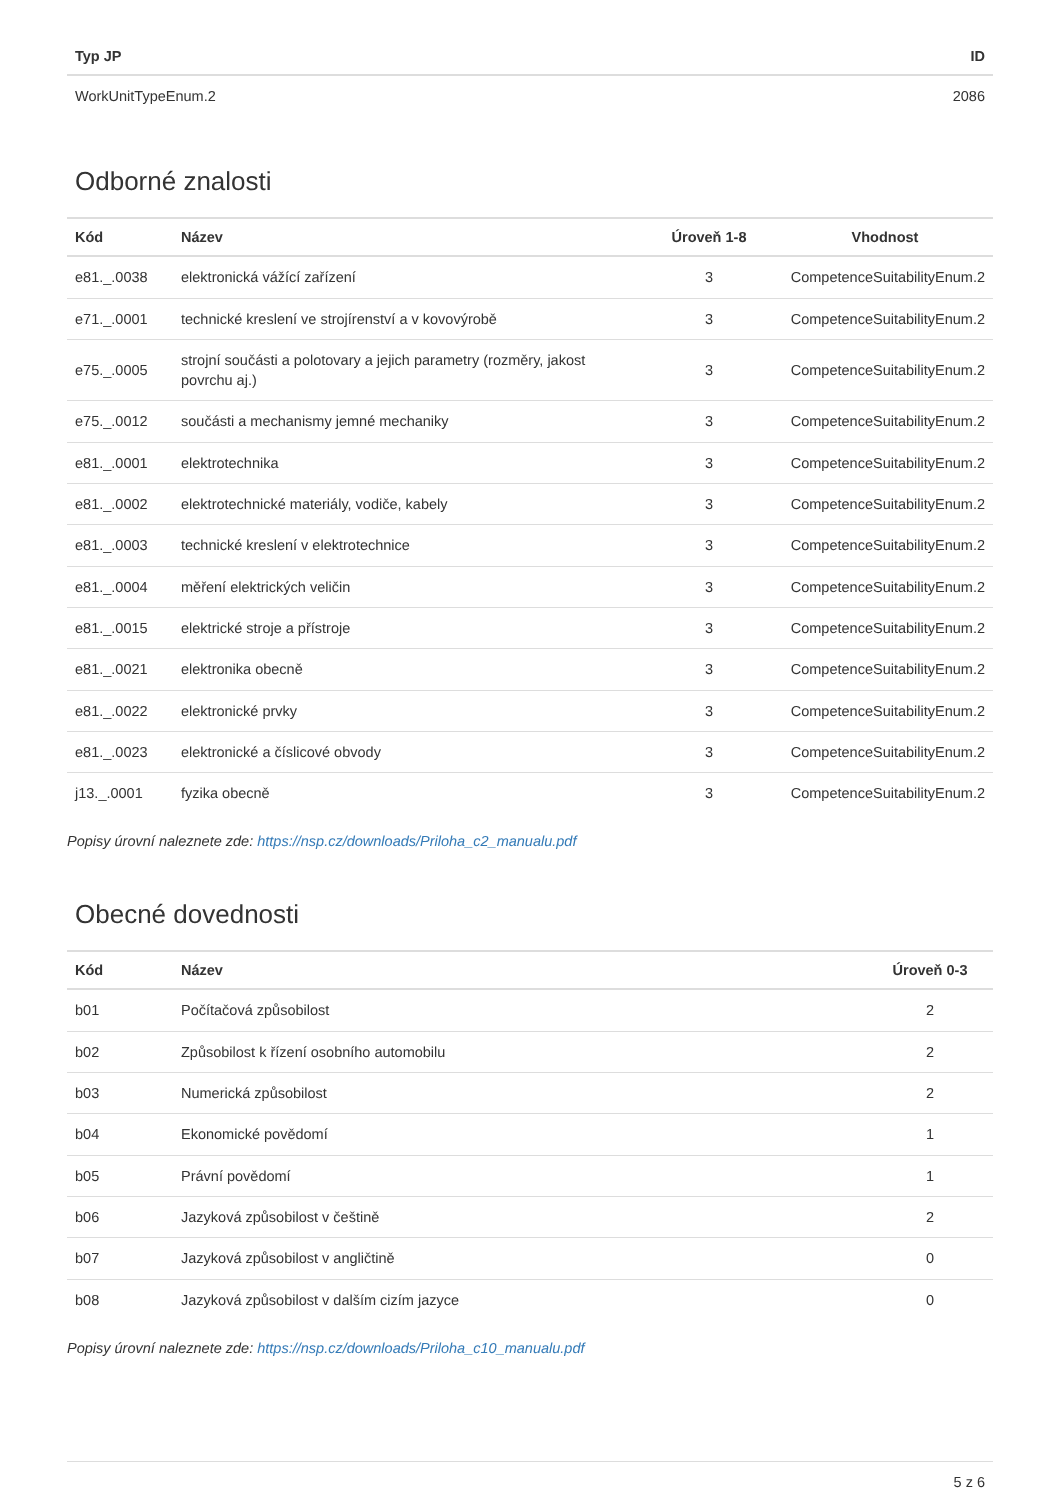| Typ JP | ID |
| --- | --- |
| WorkUnitTypeEnum.2 | 2086 |
Odborné znalosti
| Kód | Název | Úroveň 1-8 | Vhodnost |
| --- | --- | --- | --- |
| e81._.0038 | elektronická vážící zařízení | 3 | CompetenceSuitabilityEnum.2 |
| e71._.0001 | technické kreslení ve strojírenství a v kovovýrobě | 3 | CompetenceSuitabilityEnum.2 |
| e75._.0005 | strojní součásti a polotovary a jejich parametry (rozměry, jakost povrchu aj.) | 3 | CompetenceSuitabilityEnum.2 |
| e75._.0012 | součásti a mechanismy jemné mechaniky | 3 | CompetenceSuitabilityEnum.2 |
| e81._.0001 | elektrotechnika | 3 | CompetenceSuitabilityEnum.2 |
| e81._.0002 | elektrotechnické materiály, vodiče, kabely | 3 | CompetenceSuitabilityEnum.2 |
| e81._.0003 | technické kreslení v elektrotechnice | 3 | CompetenceSuitabilityEnum.2 |
| e81._.0004 | měření elektrických veličin | 3 | CompetenceSuitabilityEnum.2 |
| e81._.0015 | elektrické stroje a přístroje | 3 | CompetenceSuitabilityEnum.2 |
| e81._.0021 | elektronika obecně | 3 | CompetenceSuitabilityEnum.2 |
| e81._.0022 | elektronické prvky | 3 | CompetenceSuitabilityEnum.2 |
| e81._.0023 | elektronické a číslicové obvody | 3 | CompetenceSuitabilityEnum.2 |
| j13._.0001 | fyzika obecně | 3 | CompetenceSuitabilityEnum.2 |
Popisy úrovní naleznete zde: https://nsp.cz/downloads/Priloha_c2_manualu.pdf
Obecné dovednosti
| Kód | Název | Úroveň 0-3 |
| --- | --- | --- |
| b01 | Počítačová způsobilost | 2 |
| b02 | Způsobilost k řízení osobního automobilu | 2 |
| b03 | Numerická způsobilost | 2 |
| b04 | Ekonomické povědomí | 1 |
| b05 | Právní povědomí | 1 |
| b06 | Jazyková způsobilost v češtině | 2 |
| b07 | Jazyková způsobilost v angličtině | 0 |
| b08 | Jazyková způsobilost v dalším cizím jazyce | 0 |
Popisy úrovní naleznete zde: https://nsp.cz/downloads/Priloha_c10_manualu.pdf
5 z 6